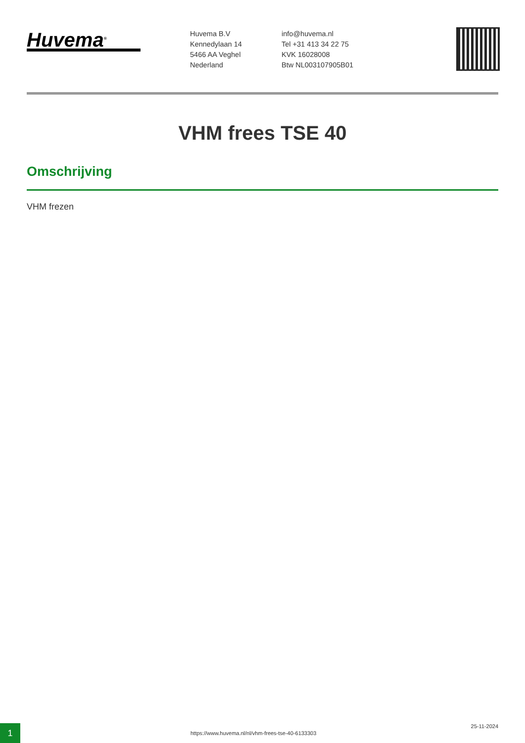Huvema<sup>®</sup>
Huvema B.V
Kennedylaan 14
5466 AA Veghel
Nederland
info@huvema.nl
Tel +31 413 34 22 75
KVK 16028008
Btw NL003107905B01
VHM frees TSE 40
Omschrijving
VHM frezen
1
https://www.huvema.nl/nl/vhm-frees-tse-40-6133303
25-11-2024